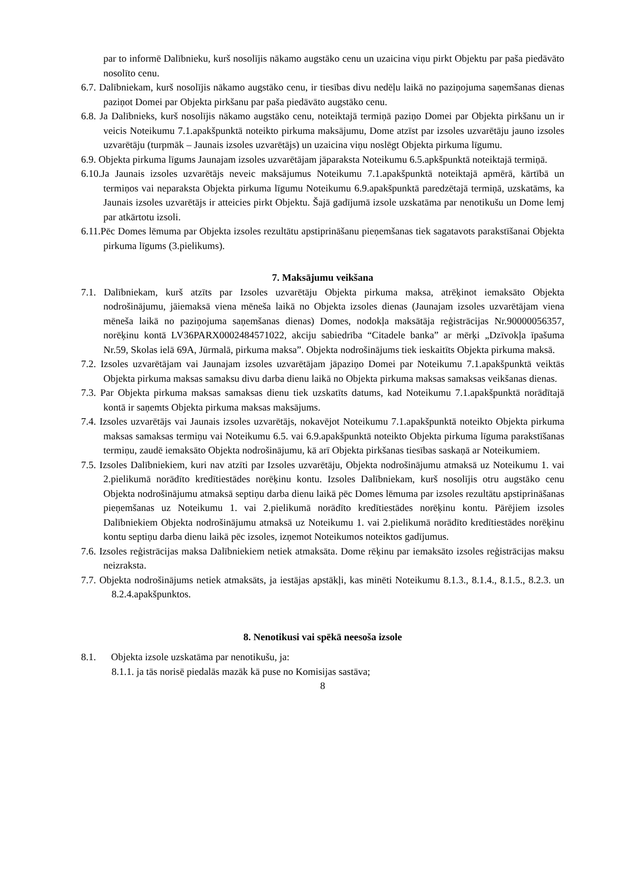par to informē Dalībnieku, kurš nosolījis nākamo augstāko cenu un uzaicina viņu pirkt Objektu par paša piedāvāto nosolīto cenu.
6.7. Dalībniekam, kurš nosolījis nākamo augstāko cenu, ir tiesības divu nedēļu laikā no paziņojuma saņemšanas dienas paziņot Domei par Objekta pirkšanu par paša piedāvāto augstāko cenu.
6.8. Ja Dalībnieks, kurš nosolījis nākamo augstāko cenu, noteiktajā termiņā paziņo Domei par Objekta pirkšanu un ir veicis Noteikumu 7.1.apakšpunktā noteikto pirkuma maksājumu, Dome atzīst par izsoles uzvarētāju jauno izsoles uzvarētāju (turpmāk – Jaunais izsoles uzvarētājs) un uzaicina viņu noslēgt Objekta pirkuma līgumu.
6.9. Objekta pirkuma līgums Jaunajam izsoles uzvarētājam jāparaksta Noteikumu 6.5.apkšpunktā noteiktajā termiņā.
6.10.Ja Jaunais izsoles uzvarētājs neveic maksājumus Noteikumu 7.1.apakšpunktā noteiktajā apmērā, kārtībā un termiņos vai neparaksta Objekta pirkuma līgumu Noteikumu 6.9.apakšpunktā paredzētajā termiņā, uzskatāms, ka Jaunais izsoles uzvarētājs ir atteicies pirkt Objektu. Šajā gadījumā izsole uzskatāma par nenotikušu un Dome lemj par atkārtotu izsoli.
6.11.Pēc Domes lēmuma par Objekta izsoles rezultātu apstiprināšanu pieņemšanas tiek sagatavots parakstīšanai Objekta pirkuma līgums (3.pielikums).
7. Maksājumu veikšana
7.1. Dalībniekam, kurš atzīts par Izsoles uzvarētāju Objekta pirkuma maksa, atrēķinot iemaksāto Objekta nodrošinājumu, jāiemaksā viena mēneša laikā no Objekta izsoles dienas (Jaunajam izsoles uzvarētājam viena mēneša laikā no paziņojuma saņemšanas dienas) Domes, nodokļa maksātāja reģistrācijas Nr.90000056357, norēķinu kontā LV36PARX0002484571022, akciju sabiedrība “Citadele banka” ar mērķi „Dzīvokļa īpašuma Nr.59, Skolas ielā 69A, Jūrmalā, pirkuma maksa”. Objekta nodrošinājums tiek ieskaitīts Objekta pirkuma maksā.
7.2. Izsoles uzvarētājam vai Jaunajam izsoles uzvarētājam jāpaziņo Domei par Noteikumu 7.1.apakšpunktā veiktās Objekta pirkuma maksas samaksu divu darba dienu laikā no Objekta pirkuma maksas samaksas veikšanas dienas.
7.3. Par Objekta pirkuma maksas samaksas dienu tiek uzskatīts datums, kad Noteikumu 7.1.apakšpunktā norādītajā kontā ir saņemts Objekta pirkuma maksas maksājums.
7.4. Izsoles uzvarētājs vai Jaunais izsoles uzvarētājs, nokavējot Noteikumu 7.1.apakšpunktā noteikto Objekta pirkuma maksas samaksas termiņu vai Noteikumu 6.5. vai 6.9.apakšpunktā noteikto Objekta pirkuma līguma parakstīšanas termiņu, zaudē iemaksāto Objekta nodrošinājumu, kā arī Objekta pirkšanas tiesības saskaņā ar Noteikumiem.
7.5. Izsoles Dalībniekiem, kuri nav atzīti par Izsoles uzvarētāju, Objekta nodrošinājumu atmaksā uz Noteikumu 1. vai 2.pielikumā norādīto kredītiestādes norēķinu kontu. Izsoles Dalībniekam, kurš nosolījis otru augstāko cenu Objekta nodrošinājumu atmaksā septiņu darba dienu laikā pēc Domes lēmuma par izsoles rezultātu apstiprināšanas pieņemšanas uz Noteikumu 1. vai 2.pielikumā norādīto kredītiestādes norēķinu kontu. Pārējiem izsoles Dalībniekiem Objekta nodrošinājumu atmaksā uz Noteikumu 1. vai 2.pielikumā norādīto kredītiestādes norēķinu kontu septiņu darba dienu laikā pēc izsoles, izņemot Noteikumos noteiktos gadījumus.
7.6. Izsoles reģistrācijas maksa Dalībniekiem netiek atmaksāta. Dome rēķinu par iemaksāto izsoles reģistrācijas maksu neizraksta.
7.7. Objekta nodrošinājums netiek atmaksāts, ja iestājas apstākļi, kas minēti Noteikumu 8.1.3., 8.1.4., 8.1.5., 8.2.3. un 8.2.4.apakšpunktos.
8. Nenotikusi vai spēkā neesoša izsole
8.1. Objekta izsole uzskatāma par nenotikušu, ja:
8.1.1. ja tās norisē piedalās mazāk kā puse no Komisijas sastāva;
8